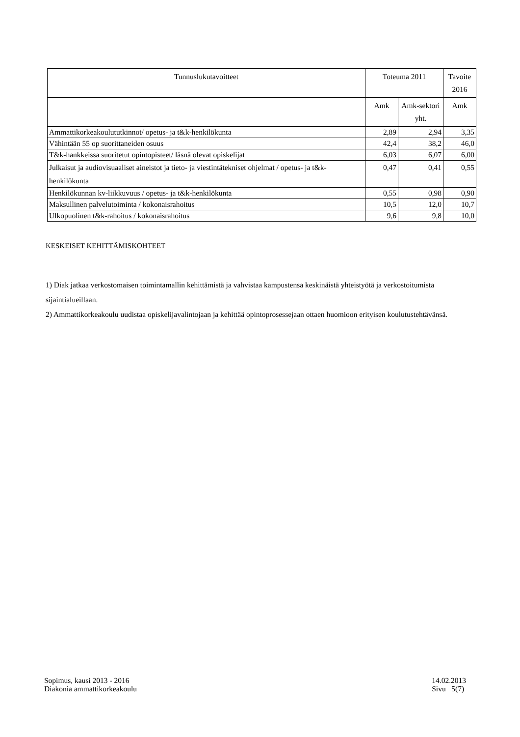| Tunnuslukutavoitteet | Toteuma 2011 | | Tavoite 2016 |
| --- | --- | --- | --- |
| | Amk | Amk-sektori yht. | Amk |
| Ammattikorkeakoulututkinnot/ opetus- ja t&k-henkilökunta | 2,89 | 2,94 | 3,35 |
| Vähintään 55 op suorittaneiden osuus | 42,4 | 38,2 | 46,0 |
| T&k-hankkeissa suoritetut opintopisteet/ läsnä olevat opiskelijat | 6,03 | 6,07 | 6,00 |
| Julkaisut ja audiovisuaaliset aineistot ja tieto- ja viestintätekniset ohjelmat / opetus- ja t&k-henkilökunta | 0,47 | 0,41 | 0,55 |
| Henkilökunnan kv-liikkuvuus / opetus- ja t&k-henkilökunta | 0,55 | 0,98 | 0,90 |
| Maksullinen palvelutoiminta / kokonaisrahoitus | 10,5 | 12,0 | 10,7 |
| Ulkopuolinen t&k-rahoitus / kokonaisrahoitus | 9,6 | 9,8 | 10,0 |
KESKEISET KEHITTÄMISKOHTEET
1) Diak jatkaa verkostomaisen toimintamallin kehittämistä ja vahvistaa kampustensa keskinäistä yhteistyötä ja verkostoitumista sijaintialueillaan.
2) Ammattikorkeakoulu uudistaa opiskelijavalintojaan ja kehittää opintoprosessejaan ottaen huomioon erityisen koulutustehtävänsä.
Sopimus, kausi 2013 - 2016
Diakonia ammattikorkeakoulu
14.02.2013
Sivu 5(7)